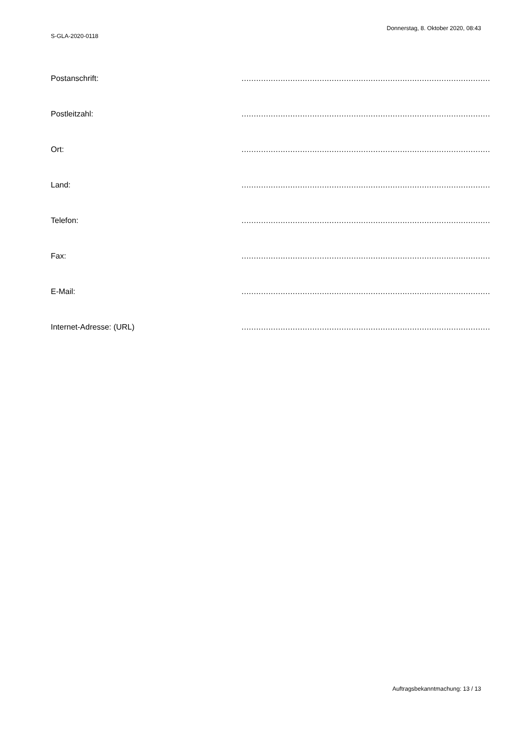S-GLA-2020-0118
Donnerstag, 8. Oktober 2020, 08:43
Postanschrift: ..................................................................................................................
Postleitzahl: ..................................................................................................................
Ort: ..................................................................................................................
Land: ..................................................................................................................
Telefon: ..................................................................................................................
Fax: ..................................................................................................................
E-Mail: ..................................................................................................................
Internet-Adresse: (URL) ..................................................................................................................
Auftragsbekanntmachung: 13 / 13